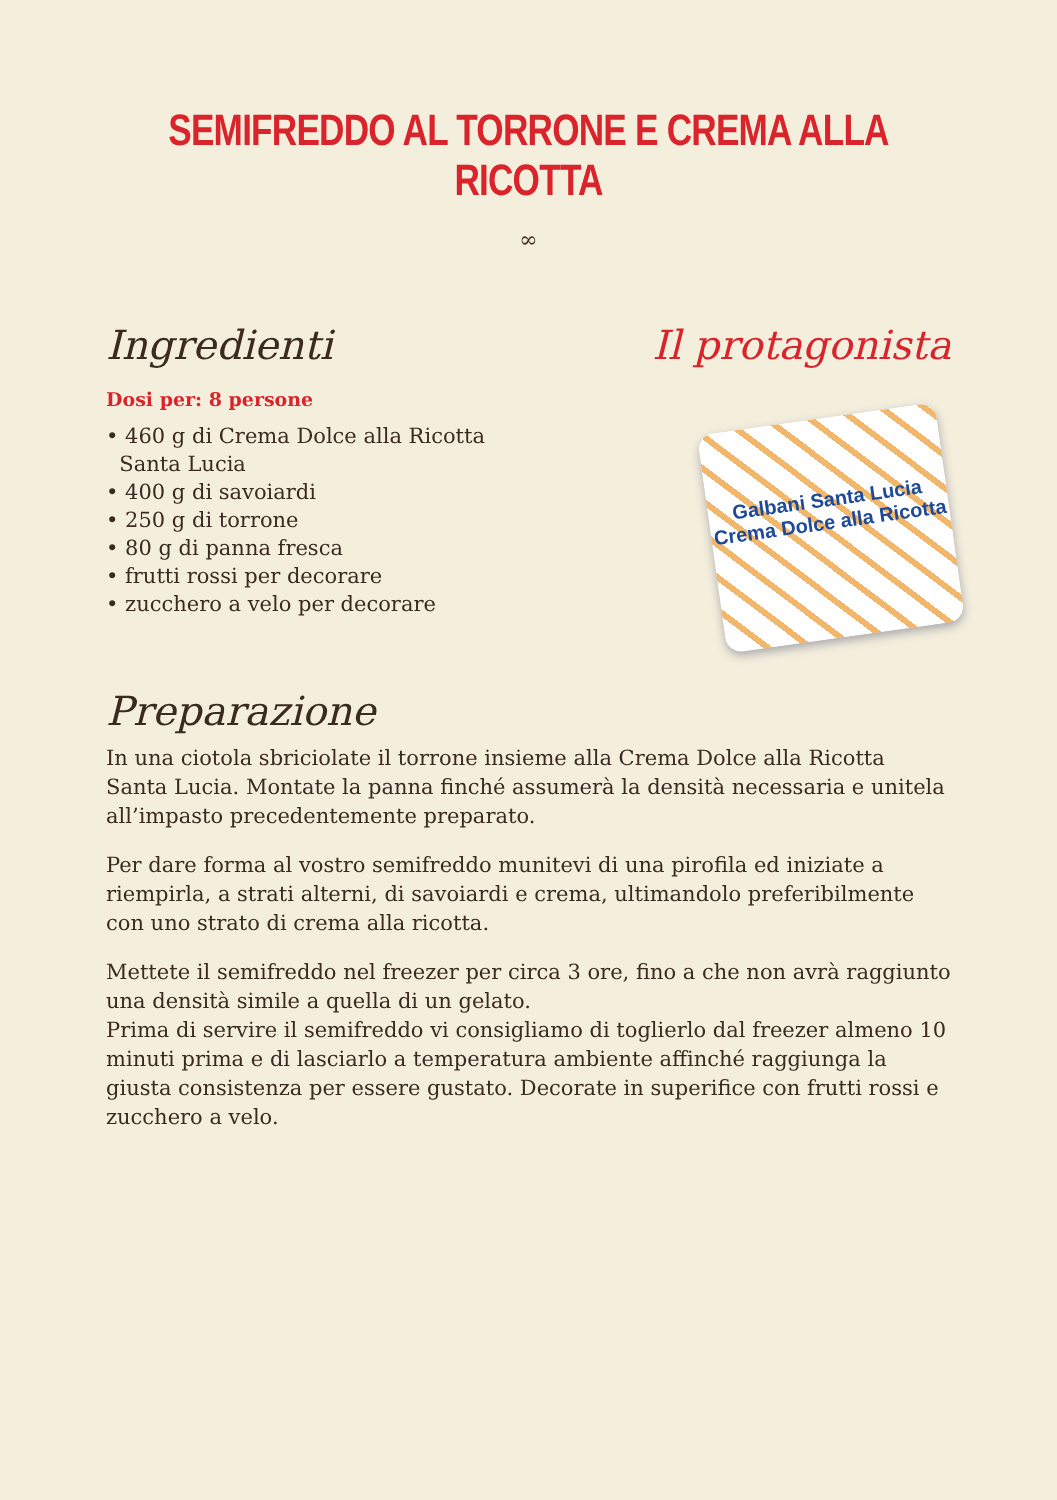SEMIFREDDO AL TORRONE E CREMA ALLA RICOTTA
∞
Ingredienti
Dosi per: 8 persone
• 460 g di Crema Dolce alla Ricotta
Santa Lucia
• 400 g di savoiardi
• 250 g di torrone
• 80 g di panna fresca
• frutti rossi per decorare
• zucchero a velo per decorare
Il protagonista
Galbani Santa Lucia
Crema Dolce alla Ricotta
Preparazione
In una ciotola sbriciolate il torrone insieme alla Crema Dolce alla Ricotta Santa Lucia. Montate la panna finché assumerà la densità necessaria e unitela all’impasto precedentemente preparato.
Per dare forma al vostro semifreddo munitevi di una pirofila ed iniziate a riempirla, a strati alterni, di savoiardi e crema, ultimandolo preferibilmente con uno strato di crema alla ricotta.
Mettete il semifreddo nel freezer per circa 3 ore, fino a che non avrà raggiunto una densità simile a quella di un gelato.
Prima di servire il semifreddo vi consigliamo di toglierlo dal freezer almeno 10 minuti prima e di lasciarlo a temperatura ambiente affinché raggiunga la giusta consistenza per essere gustato. Decorate in superifice con frutti rossi e zucchero a velo.